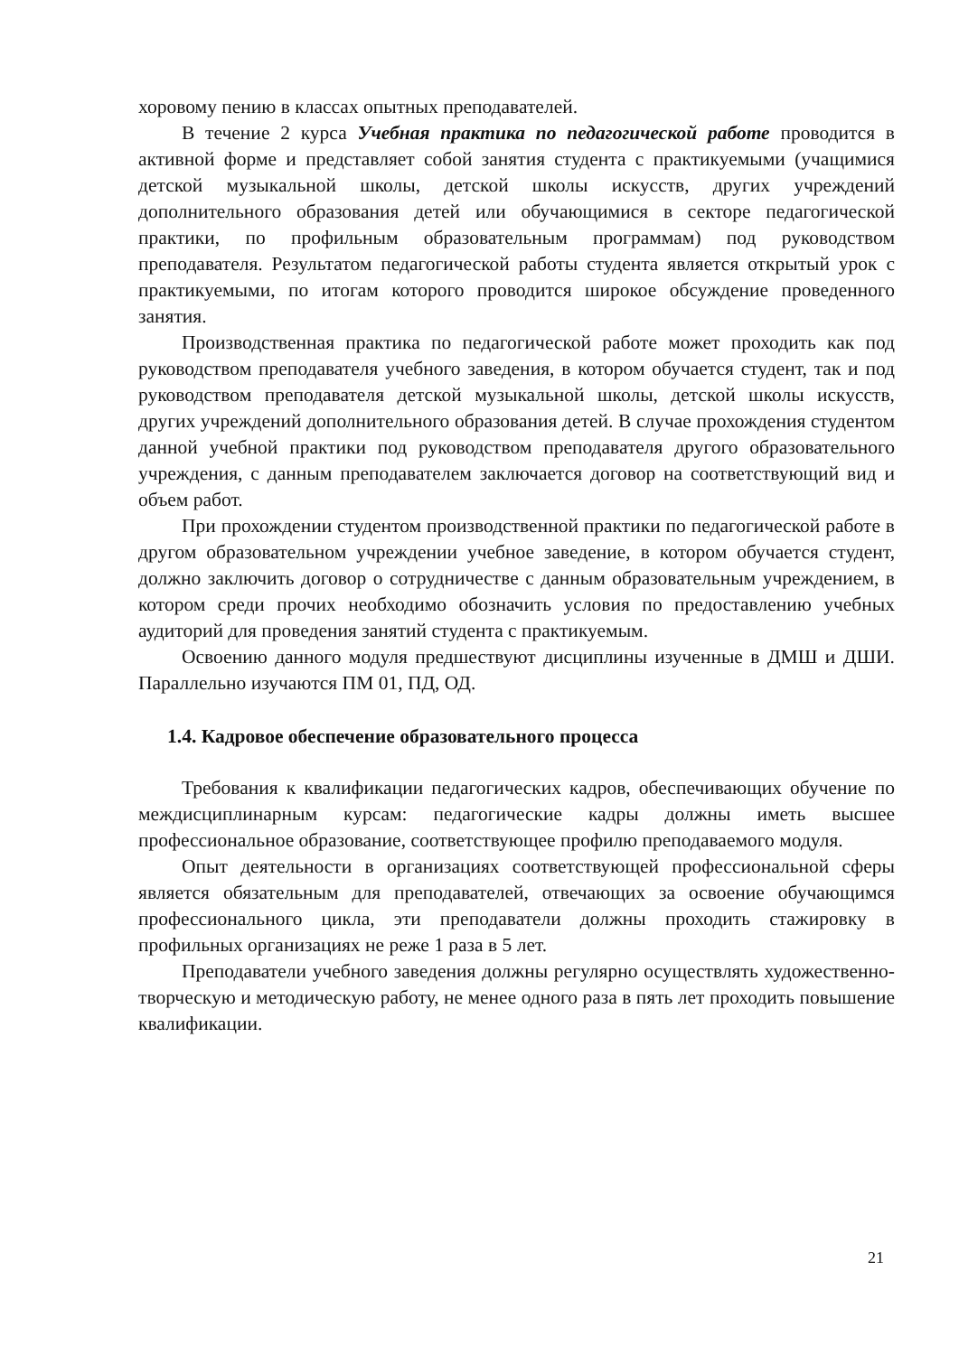хоровому пению в классах опытных преподавателей.
В течение 2 курса Учебная практика по педагогической работе проводится в активной форме и представляет собой занятия студента с практикуемыми (учащимися детской музыкальной школы, детской школы искусств, других учреждений дополнительного образования детей или обучающимися в секторе педагогической практики, по профильным образовательным программам) под руководством преподавателя. Результатом педагогической работы студента является открытый урок с практикуемыми, по итогам которого проводится широкое обсуждение проведенного занятия.
Производственная практика по педагогической работе может проходить как под руководством преподавателя учебного заведения, в котором обучается студент, так и под руководством преподавателя детской музыкальной школы, детской школы искусств, других учреждений дополнительного образования детей. В случае прохождения студентом данной учебной практики под руководством преподавателя другого образовательного учреждения, с данным преподавателем заключается договор на соответствующий вид и объем работ.
При прохождении студентом производственной практики по педагогической работе в другом образовательном учреждении учебное заведение, в котором обучается студент, должно заключить договор о сотрудничестве с данным образовательным учреждением, в котором среди прочих необходимо обозначить условия по предоставлению учебных аудиторий для проведения занятий студента с практикуемым.
Освоению данного модуля предшествуют дисциплины изученные в ДМШ и ДШИ. Параллельно изучаются ПМ 01, ПД, ОД.
1.4. Кадровое обеспечение образовательного процесса
Требования к квалификации педагогических кадров, обеспечивающих обучение по междисциплинарным курсам: педагогические кадры должны иметь высшее профессиональное образование, соответствующее профилю преподаваемого модуля.
Опыт деятельности в организациях соответствующей профессиональной сферы является обязательным для преподавателей, отвечающих за освоение обучающимся профессионального цикла, эти преподаватели должны проходить стажировку в профильных организациях не реже 1 раза в 5 лет.
Преподаватели учебного заведения должны регулярно осуществлять художественно-творческую и методическую работу, не менее одного раза в пять лет проходить повышение квалификации.
21